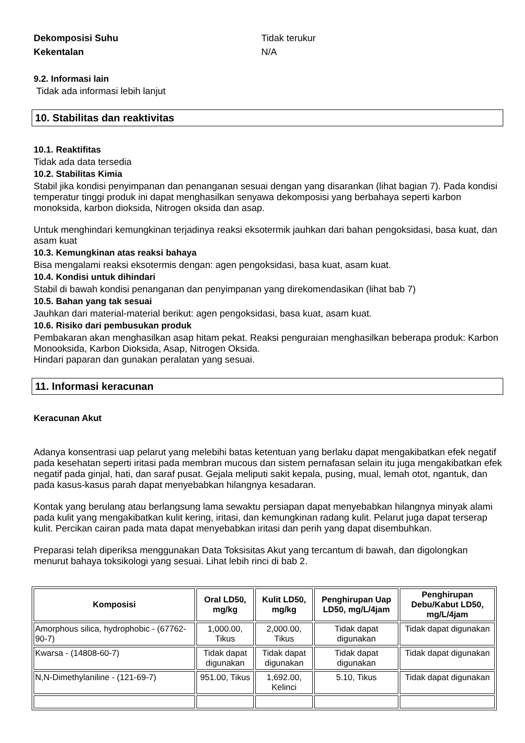Dekomposisi Suhu Tidak terukur
Kekentalan N/A
9.2. Informasi lain
Tidak ada informasi lebih lanjut
10. Stabilitas dan reaktivitas
10.1. Reaktifitas
Tidak ada data tersedia
10.2. Stabilitas Kimia
Stabil jika kondisi penyimpanan dan penanganan sesuai dengan yang disarankan (lihat bagian 7). Pada kondisi temperatur tinggi produk ini dapat menghasilkan senyawa dekomposisi yang berbahaya seperti karbon monoksida, karbon dioksida, Nitrogen oksida dan asap.
Untuk menghindari kemungkinan terjadinya reaksi eksotermik jauhkan dari bahan pengoksidasi, basa kuat, dan asam kuat
10.3. Kemungkinan atas reaksi bahaya
Bisa mengalami reaksi eksotermis dengan: agen pengoksidasi, basa kuat, asam kuat.
10.4. Kondisi untuk dihindari
Stabil di bawah kondisi penanganan dan penyimpanan yang direkomendasikan (lihat bab 7)
10.5. Bahan yang tak sesuai
Jauhkan dari material-material berikut: agen pengoksidasi, basa kuat, asam kuat.
10.6. Risiko dari pembusukan produk
Pembakaran akan menghasilkan asap hitam pekat. Reaksi penguraian menghasilkan beberapa produk: Karbon Monooksida, Karbon Dioksida, Asap, Nitrogen Oksida.
Hindari paparan dan gunakan peralatan yang sesuai.
11. Informasi keracunan
Keracunan Akut
Adanya konsentrasi uap pelarut yang melebihi batas ketentuan yang berlaku dapat mengakibatkan efek negatif pada kesehatan seperti iritasi pada membran mucous dan sistem pernafasan selain itu juga mengakibatkan efek negatif pada ginjal, hati, dan saraf pusat. Gejala meliputi sakit kepala, pusing, mual, lemah otot, ngantuk, dan pada kasus-kasus parah dapat menyebabkan hilangnya kesadaran.
Kontak yang berulang atau berlangsung lama sewaktu persiapan dapat menyebabkan hilangnya minyak alami pada kulit yang mengakibatkan kulit kering, iritasi, dan kemungkinan radang kulit. Pelarut juga dapat terserap kulit. Percikan cairan pada mata dapat menyebabkan iritasi dan perih yang dapat disembuhkan.
Preparasi telah diperiksa menggunakan Data Toksisitas Akut yang tercantum di bawah, dan digolongkan menurut bahaya toksikologi yang sesuai. Lihat lebih rinci di bab 2.
| Komposisi | Oral LD50, mg/kg | Kulit LD50, mg/kg | Penghirupan Uap LD50, mg/L/4jam | Penghirupan Debu/Kabut LD50, mg/L/4jam |
| --- | --- | --- | --- | --- |
| Amorphous silica, hydrophobic - (67762-90-7) | 1,000.00, Tikus | 2,000.00, Tikus | Tidak dapat digunakan | Tidak dapat digunakan |
| Kwarsa - (14808-60-7) | Tidak dapat digunakan | Tidak dapat digunakan | Tidak dapat digunakan | Tidak dapat digunakan |
| N,N-Dimethylaniline - (121-69-7) | 951.00, Tikus | 1,692.00, Kelinci | 5.10, Tikus | Tidak dapat digunakan |